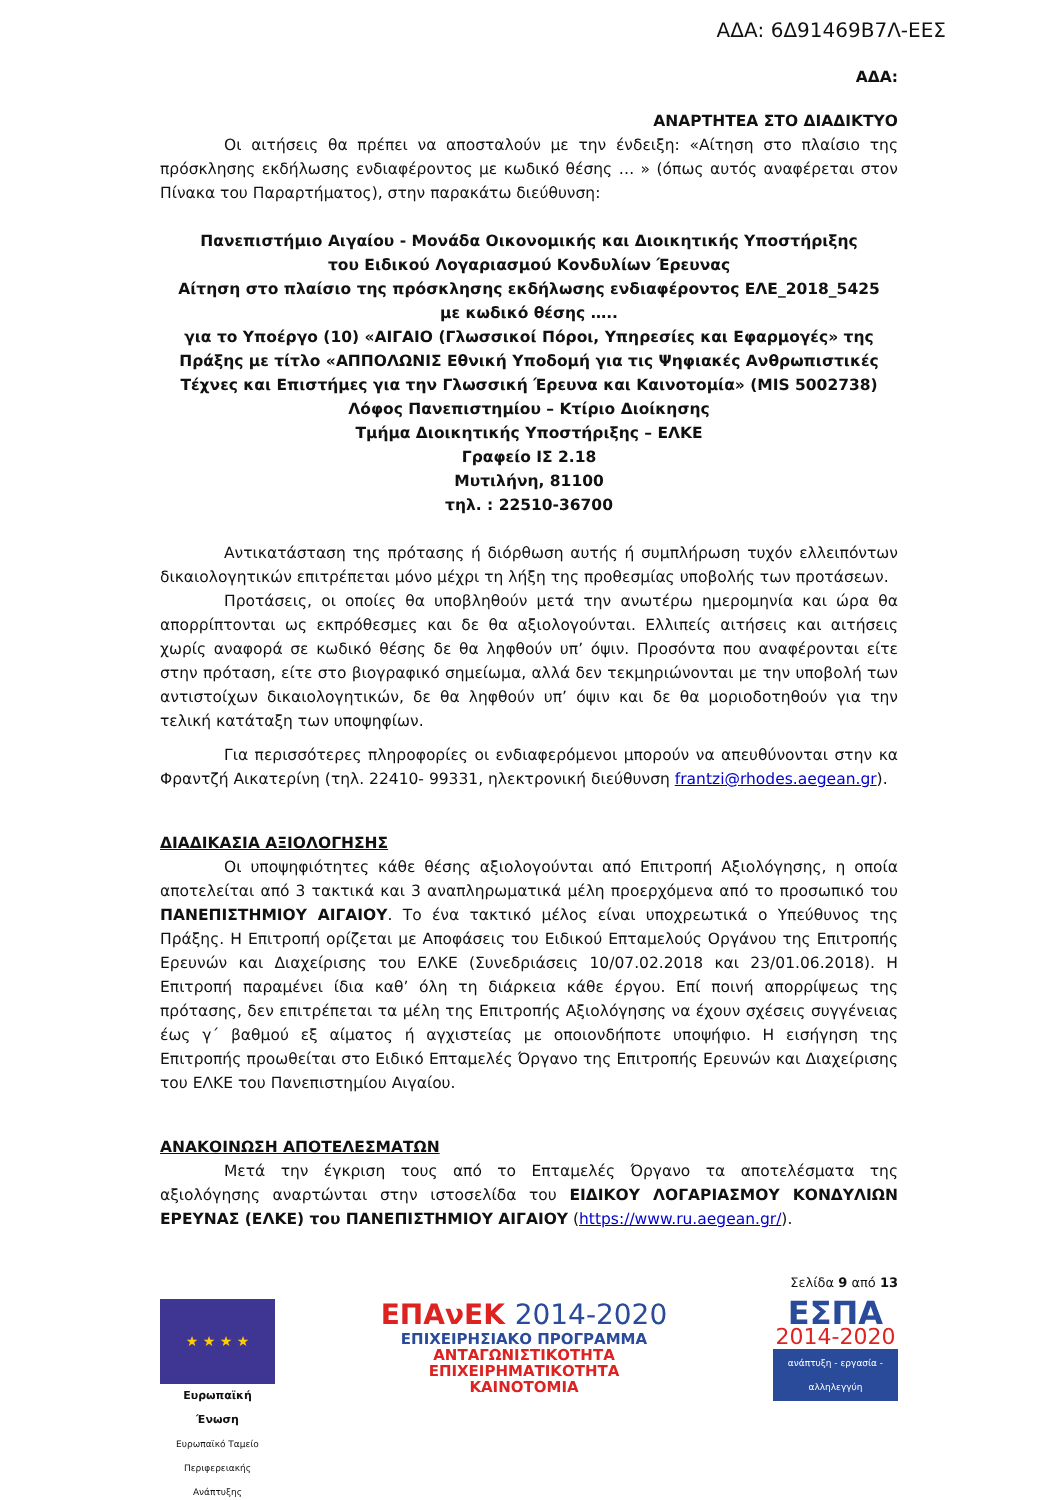ΑΔΑ: 6Δ91469Β7Λ-ΕΕΣ
ΑΔΑ:
ΑΝΑΡΤΗΤΕΑ ΣΤΟ ΔΙΑΔΙΚΤΥΟ
Οι αιτήσεις θα πρέπει να αποσταλούν με την ένδειξη: «Αίτηση στο πλαίσιο της πρόσκλησης εκδήλωσης ενδιαφέροντος με κωδικό θέσης … » (όπως αυτός αναφέρεται στον Πίνακα του Παραρτήματος), στην παρακάτω διεύθυνση:
Πανεπιστήμιο Αιγαίου - Μονάδα Οικονομικής και Διοικητικής Υποστήριξης
του Ειδικού Λογαριασμού Κονδυλίων Έρευνας
Αίτηση στο πλαίσιο της πρόσκλησης εκδήλωσης ενδιαφέροντος ΕΛΕ_2018_5425
με κωδικό θέσης …..
για το Υποέργο (10) «ΑΙΓΑΙΟ (Γλωσσικοί Πόροι, Υπηρεσίες και Εφαρμογές» της Πράξης με τίτλο «ΑΠΠΟΛΩΝΙΣ Εθνική Υποδομή για τις Ψηφιακές Ανθρωπιστικές Τέχνες και Επιστήμες για την Γλωσσική Έρευνα και Καινοτομία» (MIS 5002738)
Λόφος Πανεπιστημίου – Κτίριο Διοίκησης
Τμήμα Διοικητικής Υποστήριξης – ΕΛΚΕ
Γραφείο ΙΣ 2.18
Μυτιλήνη, 81100
τηλ. : 22510-36700
Αντικατάσταση της πρότασης ή διόρθωση αυτής ή συμπλήρωση τυχόν ελλειπόντων δικαιολογητικών επιτρέπεται μόνο μέχρι τη λήξη της προθεσμίας υποβολής των προτάσεων.
Προτάσεις, οι οποίες θα υποβληθούν μετά την ανωτέρω ημερομηνία και ώρα θα απορρίπτονται ως εκπρόθεσμες και δε θα αξιολογούνται. Ελλιπείς αιτήσεις και αιτήσεις χωρίς αναφορά σε κωδικό θέσης δε θα ληφθούν υπ’ όψιν. Προσόντα που αναφέρονται είτε στην πρόταση, είτε στο βιογραφικό σημείωμα, αλλά δεν τεκμηριώνονται με την υποβολή των αντιστοίχων δικαιολογητικών, δε θα ληφθούν υπ’ όψιν και δε θα μοριοδοτηθούν για την τελική κατάταξη των υποψηφίων.
Για περισσότερες πληροφορίες οι ενδιαφερόμενοι μπορούν να απευθύνονται στην κα Φραντζή Αικατερίνη (τηλ. 22410- 99331, ηλεκτρονική διεύθυνση frantzi@rhodes.aegean.gr).
ΔΙΑΔΙΚΑΣΙΑ ΑΞΙΟΛΟΓΗΣΗΣ
Οι υποψηφιότητες κάθε θέσης αξιολογούνται από Επιτροπή Αξιολόγησης, η οποία αποτελείται από 3 τακτικά και 3 αναπληρωματικά μέλη προερχόμενα από το προσωπικό του ΠΑΝΕΠΙΣΤΗΜΙΟΥ ΑΙΓΑΙΟΥ. Το ένα τακτικό μέλος είναι υποχρεωτικά ο Υπεύθυνος της Πράξης. Η Επιτροπή ορίζεται με Αποφάσεις του Ειδικού Επταμελούς Οργάνου της Επιτροπής Ερευνών και Διαχείρισης του ΕΛΚΕ (Συνεδριάσεις 10/07.02.2018 και 23/01.06.2018). Η Επιτροπή παραμένει ίδια καθ’ όλη τη διάρκεια κάθε έργου. Επί ποινή απορρίψεως της πρότασης, δεν επιτρέπεται τα μέλη της Επιτροπής Αξιολόγησης να έχουν σχέσεις συγγένειας έως γ΄ βαθμού εξ αίματος ή αγχιστείας με οποιονδήποτε υποψήφιο. Η εισήγηση της Επιτροπής προωθείται στο Ειδικό Επταμελές Όργανο της Επιτροπής Ερευνών και Διαχείρισης του ΕΛΚΕ του Πανεπιστημίου Αιγαίου.
ΑΝΑΚΟΙΝΩΣΗ ΑΠΟΤΕΛΕΣΜΑΤΩΝ
Μετά την έγκριση τους από το Επταμελές Όργανο τα αποτελέσματα της αξιολόγησης αναρτώνται στην ιστοσελίδα του ΕΙΔΙΚΟΥ ΛΟΓΑΡΙΑΣΜΟΥ ΚΟΝΔΥΛΙΩΝ ΕΡΕΥΝΑΣ (ΕΛΚΕ) του ΠΑΝΕΠΙΣΤΗΜΙΟΥ ΑΙΓΑΙΟΥ (https://www.ru.aegean.gr/).
★ ★ ★ ★
Ευρωπαϊκή Ένωση
Ευρωπαϊκό Ταμείο
Περιφερειακής Ανάπτυξης
ΕΠΑνΕΚ 2014-2020
ΕΠΙΧΕΙΡΗΣΙΑΚΟ ΠΡΟΓΡΑΜΜΑ
ΑΝΤΑΓΩΝΙΣΤΙΚΟΤΗΤΑ
ΕΠΙΧΕΙΡΗΜΑΤΙΚΟΤΗΤΑ
ΚΑΙΝΟΤΟΜΙΑ
Σελίδα 9 από 13
ΕΣΠΑ
2014-2020
ανάπτυξη - εργασία - αλληλεγγύη